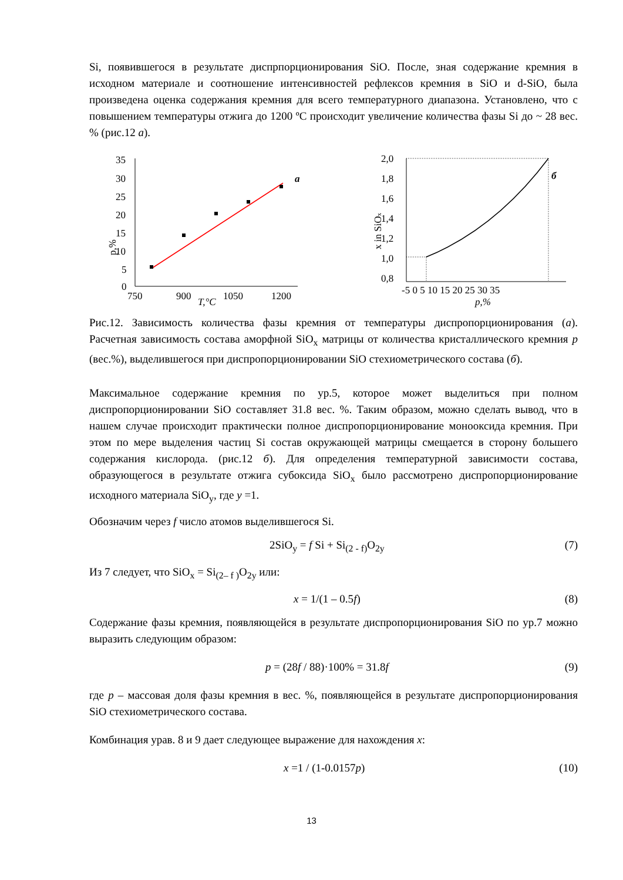Si, появившегося в результате диспрпорционирования SiO. После, зная содержание кремния в исходном материале и соотношение интенсивностей рефлексов кремния в SiO и d-SiO, была произведена оценка содержания кремния для всего температурного диапазона. Установлено, что с повышением температуры отжига до 1200 ºС происходит увеличение количества фазы Si до ~ 28 вес. % (рис.12 а).
p,%
35
30
25
20
15
10
5
0
750
900
1050
1200
T,°C
a
x in SiOx
2,0
1,8
1,6
1,4
1,2
1,0
0,8
-5 0 5 10 15 20 25 30 35
p,%
б
Рис.12. Зависимость количества фазы кремния от температуры диспропорционирования (а). Расчетная зависимость состава аморфной SiO<sub>x</sub> матрицы от количества кристаллического кремния p (вес.%), выделившегося при диспропорционировании SiO стехиометрического состава (б).
Максимальное содержание кремния по ур.5, которое может выделиться при полном диспропорционировании SiO составляет 31.8 вес. %. Таким образом, можно сделать вывод, что в нашем случае происходит практически полное диспропорционирование монооксида кремния. При этом по мере выделения частиц Si состав окружающей матрицы смещается в сторону большего содержания кислорода. (рис.12 б). Для определения температурной зависимости состава, образующегося в результате отжига субоксида SiO<sub>x</sub> было рассмотрено диспропорционирование исходного материала SiO<sub>y</sub>, где y =1.
Обозначим через f число атомов выделившегося Si.
2SiO<sub>y</sub> = f Si + Si<sub>(2 - f)</sub>O<sub>2y</sub> (7)
Из 7 следует, что SiO<sub>x</sub> = Si<sub>(2– f )</sub>O<sub>2y</sub> или:
x = 1/(1 – 0.5f) (8)
Содержание фазы кремния, появляющейся в результате диспропорционирования SiO по ур.7 можно выразить следующим образом:
p = (28f / 88)·100% = 31.8f (9)
где p – массовая доля фазы кремния в вес. %, появляющейся в результате диспропорционирования SiO стехиометрического состава.
Комбинация урав. 8 и 9 дает следующее выражение для нахождения x:
x =1 / (1-0.0157p) (10)
13